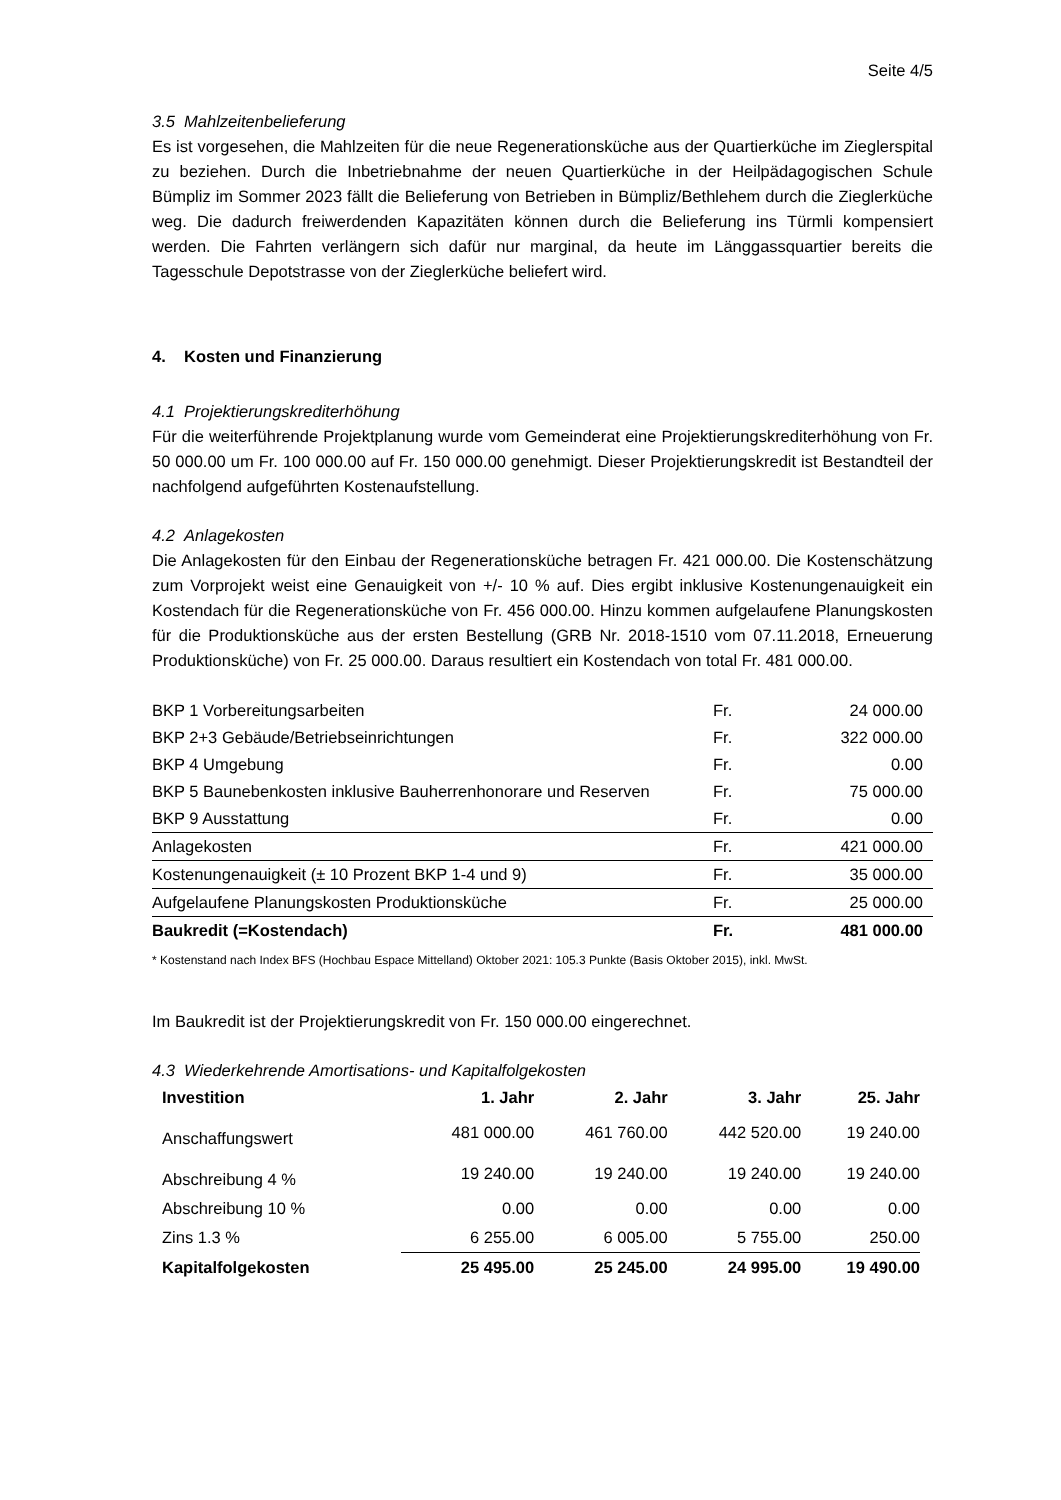Seite 4/5
3.5 Mahlzeitenbelieferung
Es ist vorgesehen, die Mahlzeiten für die neue Regenerationsküche aus der Quartierküche im Zieglerspital zu beziehen. Durch die Inbetriebnahme der neuen Quartierküche in der Heilpädagogischen Schule Bümpliz im Sommer 2023 fällt die Belieferung von Betrieben in Bümpliz/Bethlehem durch die Zieglerküche weg. Die dadurch freiwerdenden Kapazitäten können durch die Belieferung ins Türmli kompensiert werden. Die Fahrten verlängern sich dafür nur marginal, da heute im Länggassquartier bereits die Tagesschule Depotstrasse von der Zieglerküche beliefert wird.
4. Kosten und Finanzierung
4.1 Projektierungskrediterhöhung
Für die weiterführende Projektplanung wurde vom Gemeinderat eine Projektierungskrediterhöhung von Fr. 50 000.00 um Fr. 100 000.00 auf Fr. 150 000.00 genehmigt. Dieser Projektierungskredit ist Bestandteil der nachfolgend aufgeführten Kostenaufstellung.
4.2 Anlagekosten
Die Anlagekosten für den Einbau der Regenerationsküche betragen Fr. 421 000.00. Die Kostenschätzung zum Vorprojekt weist eine Genauigkeit von +/- 10 % auf. Dies ergibt inklusive Kostenungenauigkeit ein Kostendach für die Regenerationsküche von Fr. 456 000.00. Hinzu kommen aufgelaufene Planungskosten für die Produktionsküche aus der ersten Bestellung (GRB Nr. 2018-1510 vom 07.11.2018, Erneuerung Produktionsküche) von Fr. 25 000.00. Daraus resultiert ein Kostendach von total Fr. 481 000.00.
| BKP 1 Vorbereitungsarbeiten | Fr. | 24 000.00 |
| BKP 2+3 Gebäude/Betriebseinrichtungen | Fr. | 322 000.00 |
| BKP 4 Umgebung | Fr. | 0.00 |
| BKP 5 Baunebenkosten inklusive Bauherrenhonorare und Reserven | Fr. | 75 000.00 |
| BKP 9 Ausstattung | Fr. | 0.00 |
| Anlagekosten | Fr. | 421 000.00 |
| Kostenungenauigkeit (± 10 Prozent BKP 1-4 und 9) | Fr. | 35 000.00 |
| Aufgelaufene Planungskosten Produktionsküche | Fr. | 25 000.00 |
| Baukredit (=Kostendach) | Fr. | 481 000.00 |
* Kostenstand nach Index BFS (Hochbau Espace Mittelland) Oktober 2021: 105.3 Punkte (Basis Oktober 2015), inkl. MwSt.
Im Baukredit ist der Projektierungskredit von Fr. 150 000.00 eingerechnet.
4.3 Wiederkehrende Amortisations- und Kapitalfolgekosten
| Investition | 1. Jahr | 2. Jahr | 3. Jahr | 25. Jahr |
| --- | --- | --- | --- | --- |
| Anschaffungswert | 481 000.00 | 461 760.00 | 442 520.00 | 19 240.00 |
| Abschreibung 4 % | 19 240.00 | 19 240.00 | 19 240.00 | 19 240.00 |
| Abschreibung 10 % | 0.00 | 0.00 | 0.00 | 0.00 |
| Zins 1.3 % | 6 255.00 | 6 005.00 | 5 755.00 | 250.00 |
| Kapitalfolgekosten | 25 495.00 | 25 245.00 | 24 995.00 | 19 490.00 |